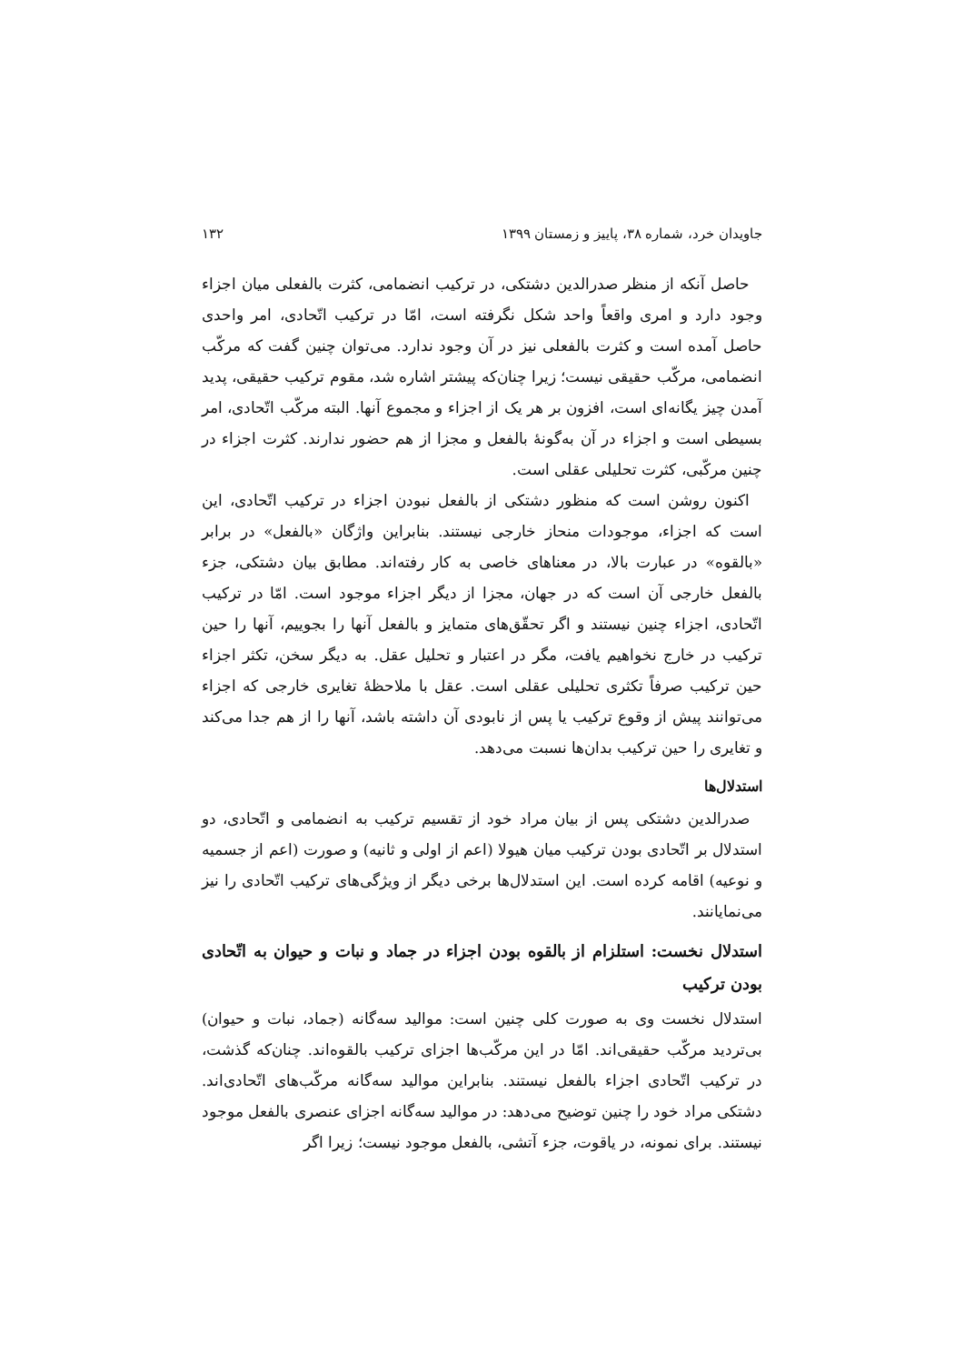جاویدان خرد، شماره ۳۸، پاییز و زمستان ۱۳۹۹ ۱۳۲
حاصل آنکه از منظر صدرالدین دشتکی، در ترکیب انضمامی، کثرت بالفعلی میان اجزاء وجود دارد و امری واقعاً واحد شکل نگرفته است، امّا در ترکیب اتّحادی، امر واحدی حاصل آمده است و کثرت بالفعلی نیز در آن وجود ندارد. می‌توان چنین گفت که مرکّب انضمامی، مرکّب حقیقی نیست؛ زیرا چنان‌که پیشتر اشاره شد، مقوم ترکیب حقیقی، پدید آمدن چیز یگانه‌ای است، افزون بر هر یک از اجزاء و مجموع آنها. البته مرکّب اتّحادی، امر بسیطی است و اجزاء در آن به‌گونهٔ بالفعل و مجزا از هم حضور ندارند. کثرت اجزاء در چنین مرکّبی، کثرت تحلیلی عقلی است.
اکنون روشن است که منظور دشتکی از بالفعل نبودن اجزاء در ترکیب اتّحادی، این است که اجزاء، موجودات منحاز خارجی نیستند. بنابراین واژگان «بالفعل» در برابر «بالقوه» در عبارت بالا، در معناهای خاصی به کار رفته‌اند. مطابق بیان دشتکی، جزء بالفعل خارجی آن است که در جهان، مجزا از دیگر اجزاء موجود است. امّا در ترکیب اتّحادی، اجزاء چنین نیستند و اگر تحقّق‌های متمایز و بالفعل آنها را بجوییم، آنها را حین ترکیب در خارج نخواهیم یافت، مگر در اعتبار و تحلیل عقل. به دیگر سخن، تکثر اجزاء حین ترکیب صرفاً تکثری تحلیلی عقلی است. عقل با ملاحظهٔ تغایری خارجی که اجزاء می‌توانند پیش از وقوع ترکیب یا پس از نابودی آن داشته باشد، آنها را از هم جدا می‌کند و تغایری را حین ترکیب بدان‌ها نسبت می‌دهد.
استدلال‌ها
صدرالدین دشتکی پس از بیان مراد خود از تقسیم ترکیب به انضمامی و اتّحادی، دو استدلال بر اتّحادی بودن ترکیب میان هیولا (اعم از اولی و ثانیه) و صورت (اعم از جسمیه و نوعیه) اقامه کرده است. این استدلال‌ها برخی دیگر از ویژگی‌های ترکیب اتّحادی را نیز می‌نمایانند.
استدلال نخست: استلزام از بالقوه بودن اجزاء در جماد و نبات و حیوان به اتّحادی بودن ترکیب
استدلال نخست وی به صورت کلی چنین است: موالید سه‌گانه (جماد، نبات و حیوان) بی‌تردید مرکّب حقیقی‌اند. امّا در این مرکّب‌ها اجزای ترکیب بالقوه‌اند. چنان‌که گذشت، در ترکیب اتّحادی اجزاء بالفعل نیستند. بنابراین موالید سه‌گانه مرکّب‌های اتّحادی‌اند. دشتکی مراد خود را چنین توضیح می‌دهد: در موالید سه‌گانه اجزای عنصری بالفعل موجود نیستند. برای نمونه، در یاقوت، جزء آتشی، بالفعل موجود نیست؛ زیرا اگر